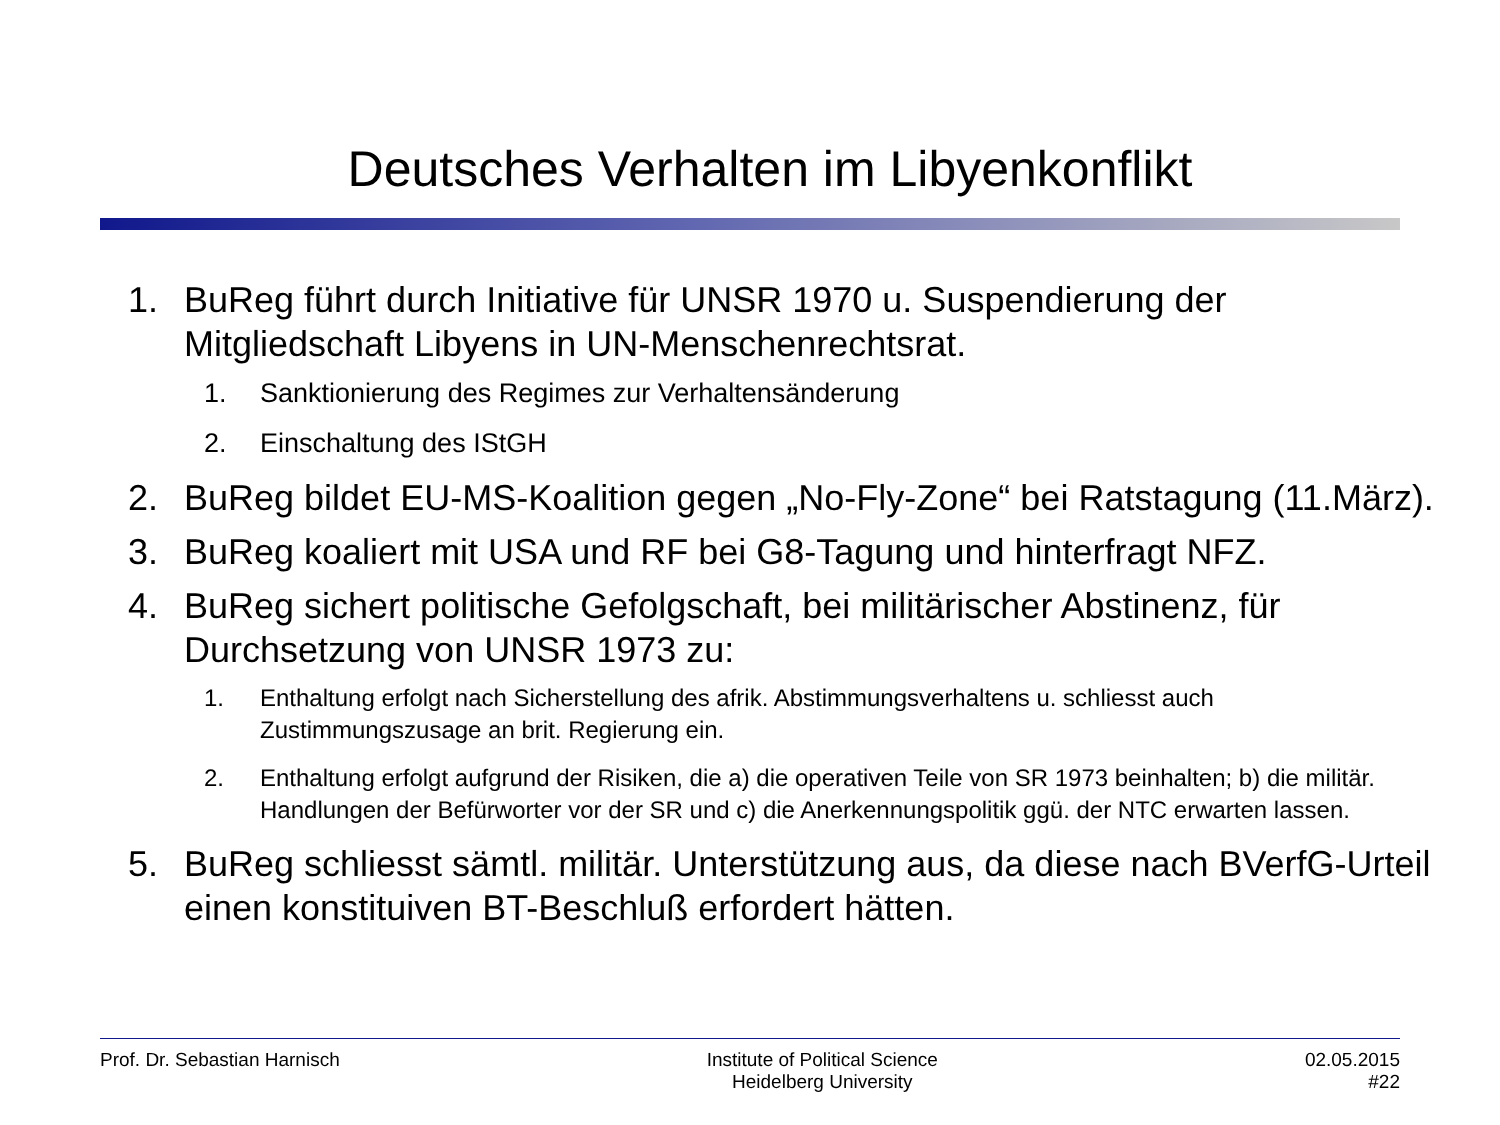Deutsches Verhalten im Libyenkonflikt
1. BuReg führt durch Initiative für UNSR 1970 u. Suspendierung der Mitgliedschaft Libyens in UN-Menschenrechtsrat.
1. Sanktionierung des Regimes zur Verhaltensänderung
2. Einschaltung des IStGH
2. BuReg bildet EU-MS-Koalition gegen „No-Fly-Zone“ bei Ratstagung (11.März).
3. BuReg koaliert mit USA und RF bei G8-Tagung und hinterfragt NFZ.
4. BuReg sichert politische Gefolgschaft, bei militärischer Abstinenz, für Durchsetzung von UNSR 1973 zu:
1. Enthaltung erfolgt nach Sicherstellung des afrik. Abstimmungsverhaltens u. schliesst auch Zustimmungszusage an brit. Regierung ein.
2. Enthaltung erfolgt aufgrund der Risiken, die a) die operativen Teile von SR 1973 beinhalten; b) die militär. Handlungen der Befürworter vor der SR und c) die Anerkennungspolitik ggü. der NTC erwarten lassen.
5. BuReg schliesst sämtl. militär. Unterstützung aus, da diese nach BVerfG-Urteil einen konstituiven BT-Beschluß erfordert hätten.
Prof. Dr. Sebastian Harnisch Institute of Political Science
Heidelberg University
02.05.2015
#22